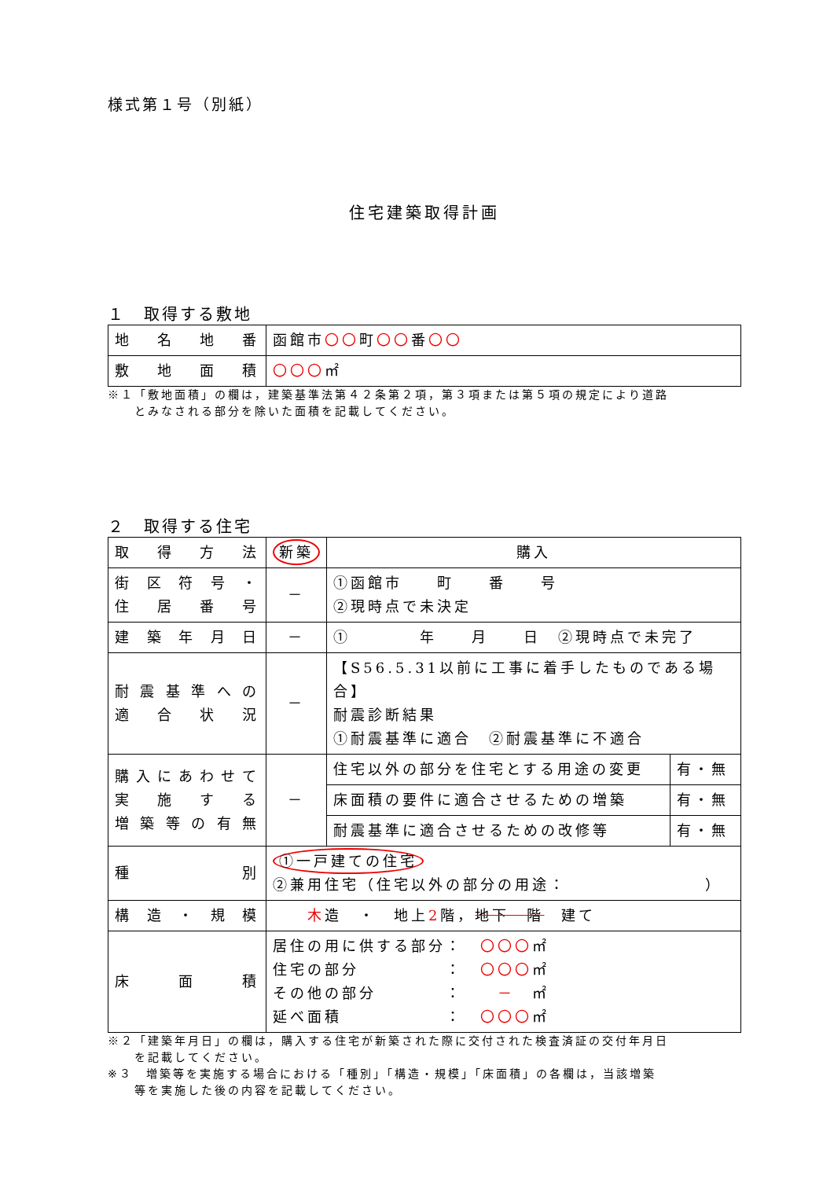様式第１号（別紙）
住宅建築取得計画
１　取得する敷地
| 地名地番 | 函館市 〇〇 町 〇〇 番 〇〇 |
| 敷地面積 | 〇〇〇 ㎡ |
※１「敷地面積」の欄は，建築基準法第４２条第２項，第３項または第５項の規定により道路
　　とみなされる部分を除いた面積を記載してください。
２　取得する住宅
| 取得方法 | 新築 | 購入 | |
| 街区符号・ 住居番号 | － | ①函館市 町 番 号 ②現時点で未決定 | |
| 建築年月日 | － | ① 年 月 日 ②現時点で未完了 | |
| 耐震基準への 適合状況 | － | 【S56.5.31以前に工事に着手したものである場合】 耐震診断結果 ①耐震基準に適合 ②耐震基準に不適合 | |
| 購入にあわせて 実施する 増築等の有無 | － | 住宅以外の部分を住宅とする用途の変更 | 有・無 |
| | | 床面積の要件に適合させるための増築 | 有・無 |
| | | 耐震基準に適合させるための改修等 | 有・無 |
| 種別 | ①一戸建ての住宅 ②兼用住宅（住宅以外の部分の用途： ） | | |
| 構造・規模 | 木 造 ・ 地上 2 階， 地下 階 建て | | |
| 床面積 | 居住の用に供する部分： 〇〇〇 ㎡ 住宅の部分 ： 〇〇〇 ㎡ その他の部分 ： － ㎡ 延べ面積 ： 〇〇〇 ㎡ | | |
※２「建築年月日」の欄は，購入する住宅が新築された際に交付された検査済証の交付年月日
　　を記載してください。
※３　増築等を実施する場合における「種別」「構造・規模」「床面積」の各欄は，当該増築
　　等を実施した後の内容を記載してください。